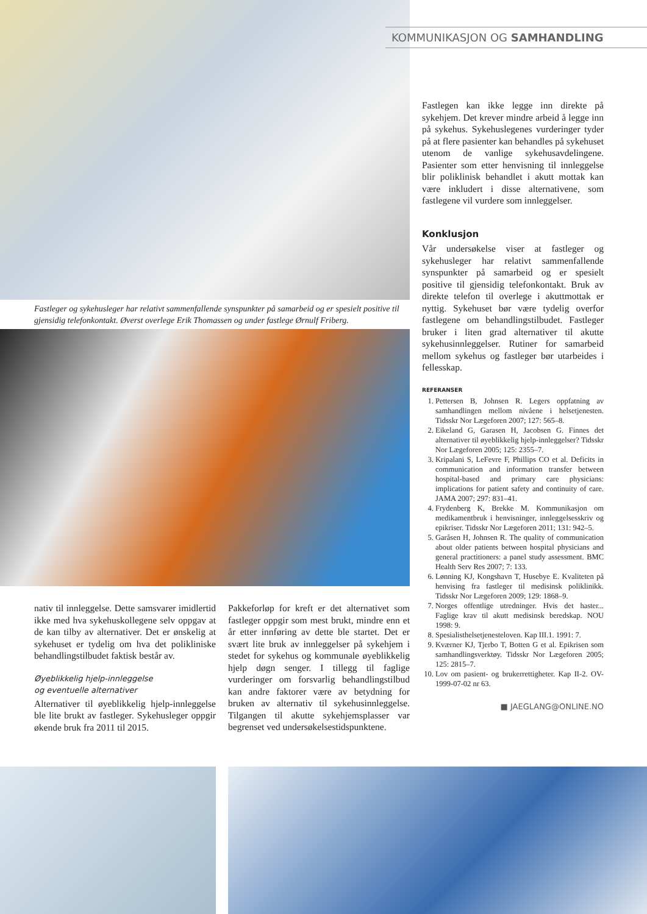KOMMUNIKASJON OG SAMHANDLING
Fastleger og sykehusleger har relativt sammenfallende synspunkter på samarbeid og er spesielt positive til gjensidig telefonkontakt. Øverst overlege Erik Thomassen og under fastlege Ørnulf Friberg.
Fastlegen kan ikke legge inn direkte på sykehjem. Det krever mindre arbeid å legge inn på sykehus. Sykehuslegenes vurderinger tyder på at flere pasienter kan behandles på sykehuset utenom de vanlige sykehusavdelingene. Pasienter som etter henvisning til innleggelse blir poliklinisk behandlet i akutt mottak kan være inkludert i disse alternativene, som fastlegene vil vurdere som innleggelser.
Konklusjon
Vår undersøkelse viser at fastleger og sykehusleger har relativt sammenfallende synspunkter på samarbeid og er spesielt positive til gjensidig telefonkontakt. Bruk av direkte telefon til overlege i akuttmottak er nyttig. Sykehuset bør være tydelig overfor fastlegene om behandlingstilbudet. Fastleger bruker i liten grad alternativer til akutte sykehusinnleggelser. Rutiner for samarbeid mellom sykehus og fastleger bør utarbeides i fellesskap.
REFERANSER
1. Pettersen B, Johnsen R. Legers oppfatning av samhandlingen mellom nivåene i helsetjenesten. Tidsskr Nor Lægeforen 2007; 127: 565–8.
2. Eikeland G, Garasen H, Jacobsen G. Finnes det alternativer til øyeblikkelig hjelp-innleggelser? Tidsskr Nor Lægeforen 2005; 125: 2355–7.
3. Kripalani S, LeFevre F, Phillips CO et al. Deficits in communication and information transfer between hospital-based and primary care physicians: implications for patient safety and continuity of care. JAMA 2007; 297: 831–41.
4. Frydenberg K, Brekke M. Kommunikasjon om medikamentbruk i henvisninger, innleggelsesskriv og epikriser. Tidsskr Nor Lægeforen 2011; 131: 942–5.
5. Garåsen H, Johnsen R. The quality of communication about older patients between hospital physicians and general practitioners: a panel study assessment. BMC Health Serv Res 2007; 7: 133.
6. Lønning KJ, Kongshavn T, Husebye E. Kvaliteten på henvising fra fastleger til medisinsk poliklinikk. Tidsskr Nor Lægeforen 2009; 129: 1868–9.
7. Norges offentlige utredninger. Hvis det haster... Faglige krav til akutt medisinsk beredskap. NOU 1998: 9.
8. Spesialisthelsetjenesteloven. Kap III.1. 1991: 7.
9. Kværner KJ, Tjerbo T, Botten G et al. Epikrisen som samhandlingsverktøy. Tidsskr Nor Lægeforen 2005; 125: 2815–7.
10. Lov om pasient- og brukerrettigheter. Kap II-2. OV-1999-07-02 nr 63.
■ JAEGLANG@ONLINE.NO
nativ til innleggelse. Dette samsvarer imidlertid ikke med hva sykehuskollegene selv oppgav at de kan tilby av alternativer. Det er ønskelig at sykehuset er tydelig om hva det polikliniske behandlingstilbudet faktisk består av.
Øyeblikkelig hjelp-innleggelse
og eventuelle alternativer
Alternativer til øyeblikkelig hjelp-innleggelse ble lite brukt av fastleger. Sykehusleger oppgir økende bruk fra 2011 til 2015.
Pakkeforløp for kreft er det alternativet som fastleger oppgir som mest brukt, mindre enn et år etter innføring av dette ble startet. Det er svært lite bruk av innleggelser på sykehjem i stedet for sykehus og kommunale øyeblikkelig hjelp døgn senger. I tillegg til faglige vurderinger om forsvarlig behandlingstilbud kan andre faktorer være av betydning for bruken av alternativ til sykehusinnleggelse. Tilgangen til akutte sykehjemsplasser var begrenset ved undersøkelsestidspunktene.